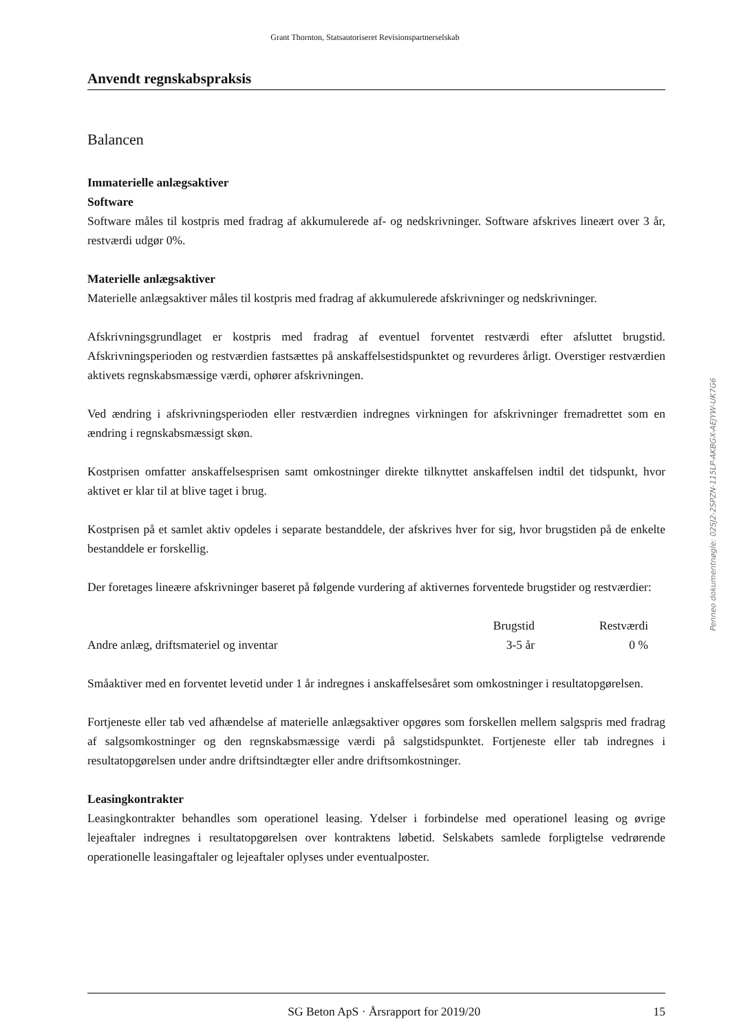Grant Thornton, Statsautoriseret Revisionspartnerselskab
Anvendt regnskabspraksis
Balancen
Immaterielle anlægsaktiver
Software
Software måles til kostpris med fradrag af akkumulerede af- og nedskrivninger. Software afskrives lineært over 3 år, restværdi udgør 0%.
Materielle anlægsaktiver
Materielle anlægsaktiver måles til kostpris med fradrag af akkumulerede afskrivninger og nedskrivninger.
Afskrivningsgrundlaget er kostpris med fradrag af eventuel forventet restværdi efter afsluttet brugstid. Afskrivningsperioden og restværdien fastsættes på anskaffelsestidspunktet og revurderes årligt. Overstiger restværdien aktivets regnskabsmæssige værdi, ophører afskrivningen.
Ved ændring i afskrivningsperioden eller restværdien indregnes virkningen for afskrivninger fremadrettet som en ændring i regnskabsmæssigt skøn.
Kostprisen omfatter anskaffelsesprisen samt omkostninger direkte tilknyttet anskaffelsen indtil det tidspunkt, hvor aktivet er klar til at blive taget i brug.
Kostprisen på et samlet aktiv opdeles i separate bestanddele, der afskrives hver for sig, hvor brugstiden på de enkelte bestanddele er forskellig.
Der foretages lineære afskrivninger baseret på følgende vurdering af aktivernes forventede brugstider og restværdier:
| | Brugstid | Restværdi |
| --- | --- | --- |
| Andre anlæg, driftsmateriel og inventar | 3-5 år | 0 % |
Småaktiver med en forventet levetid under 1 år indregnes i anskaffelsesåret som omkostninger i resultatopgørelsen.
Fortjeneste eller tab ved afhændelse af materielle anlægsaktiver opgøres som forskellen mellem salgspris med fradrag af salgsomkostninger og den regnskabsmæssige værdi på salgstidspunktet. Fortjeneste eller tab indregnes i resultatopgørelsen under andre driftsindtægter eller andre driftsomkostninger.
Leasingkontrakter
Leasingkontrakter behandles som operationel leasing. Ydelser i forbindelse med operationel leasing og øvrige lejeaftaler indregnes i resultatopgørelsen over kontraktens løbetid. Selskabets samlede forpligtelse vedrørende operationelle leasingaftaler og lejeaftaler oplyses under eventualposter.
Penneo dokumentnøgle: 02SJ2-2SPZN-115LP-AKBGX-AEJYW-UK7G6
SG Beton ApS · Årsrapport for 2019/20 15